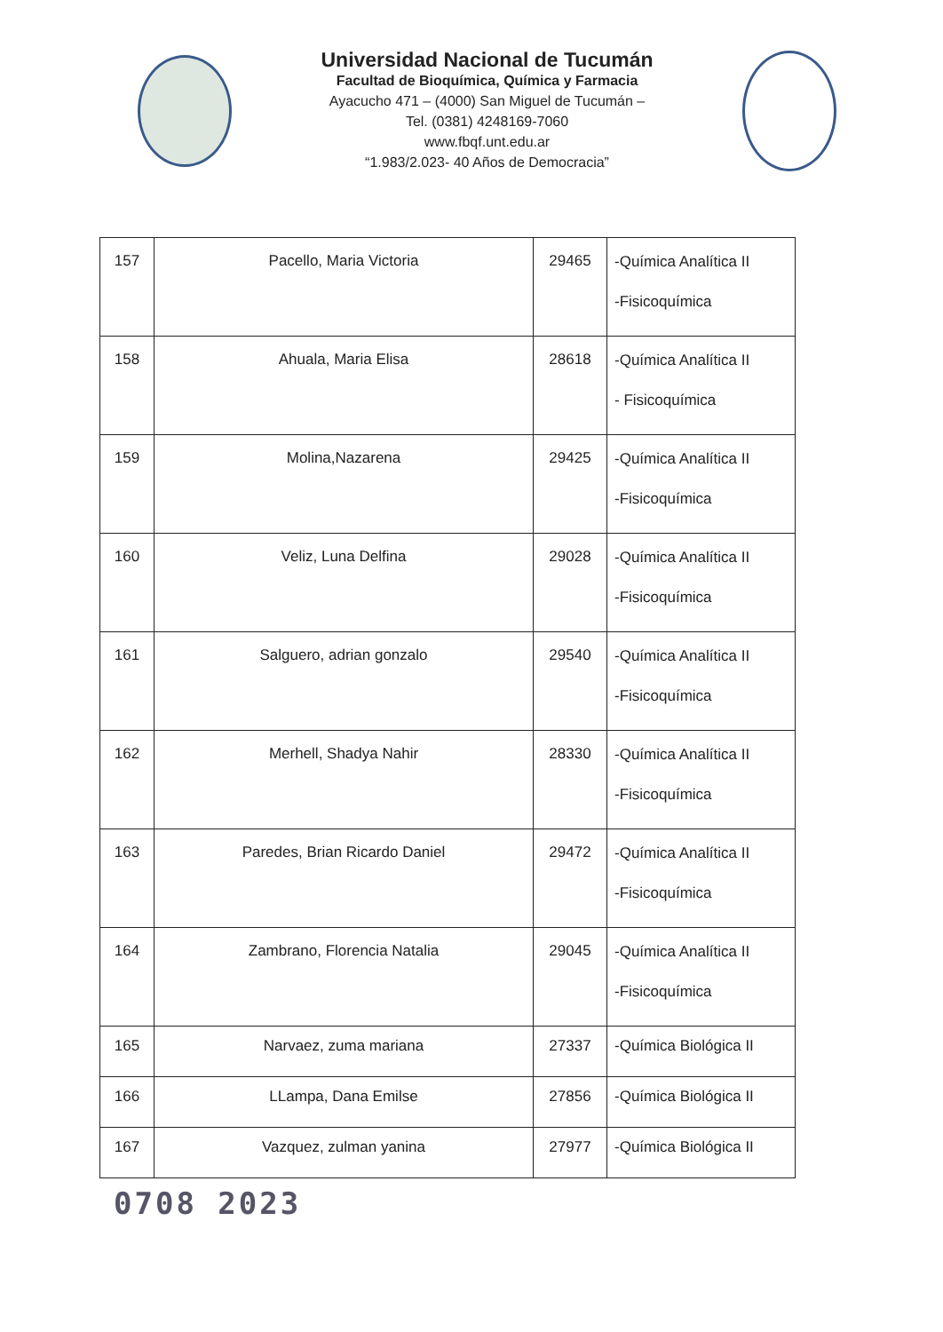Universidad Nacional de Tucumán
Facultad de Bioquímica, Química y Farmacia
Ayacucho 471 – (4000) San Miguel de Tucumán –
Tel. (0381) 4248169-7060
www.fbqf.unt.edu.ar
“1.983/2.023- 40 Años de Democracia”
| 157 | Pacello, Maria Victoria | 29465 | -Química Analítica II -Fisicoquímica |
| 158 | Ahuala, Maria Elisa | 28618 | -Química Analítica II - Fisicoquímica |
| 159 | Molina,Nazarena | 29425 | -Química Analítica II -Fisicoquímica |
| 160 | Veliz, Luna Delfina | 29028 | -Química Analítica II -Fisicoquímica |
| 161 | Salguero, adrian gonzalo | 29540 | -Química Analítica II -Fisicoquímica |
| 162 | Merhell, Shadya Nahir | 28330 | -Química Analítica II -Fisicoquímica |
| 163 | Paredes, Brian Ricardo Daniel | 29472 | -Química Analítica II -Fisicoquímica |
| 164 | Zambrano, Florencia Natalia | 29045 | -Química Analítica II -Fisicoquímica |
| 165 | Narvaez, zuma mariana | 27337 | -Química Biológica II |
| 166 | LLampa, Dana Emilse | 27856 | -Química Biológica II |
| 167 | Vazquez, zulman yanina | 27977 | -Química Biológica II |
0708 2023